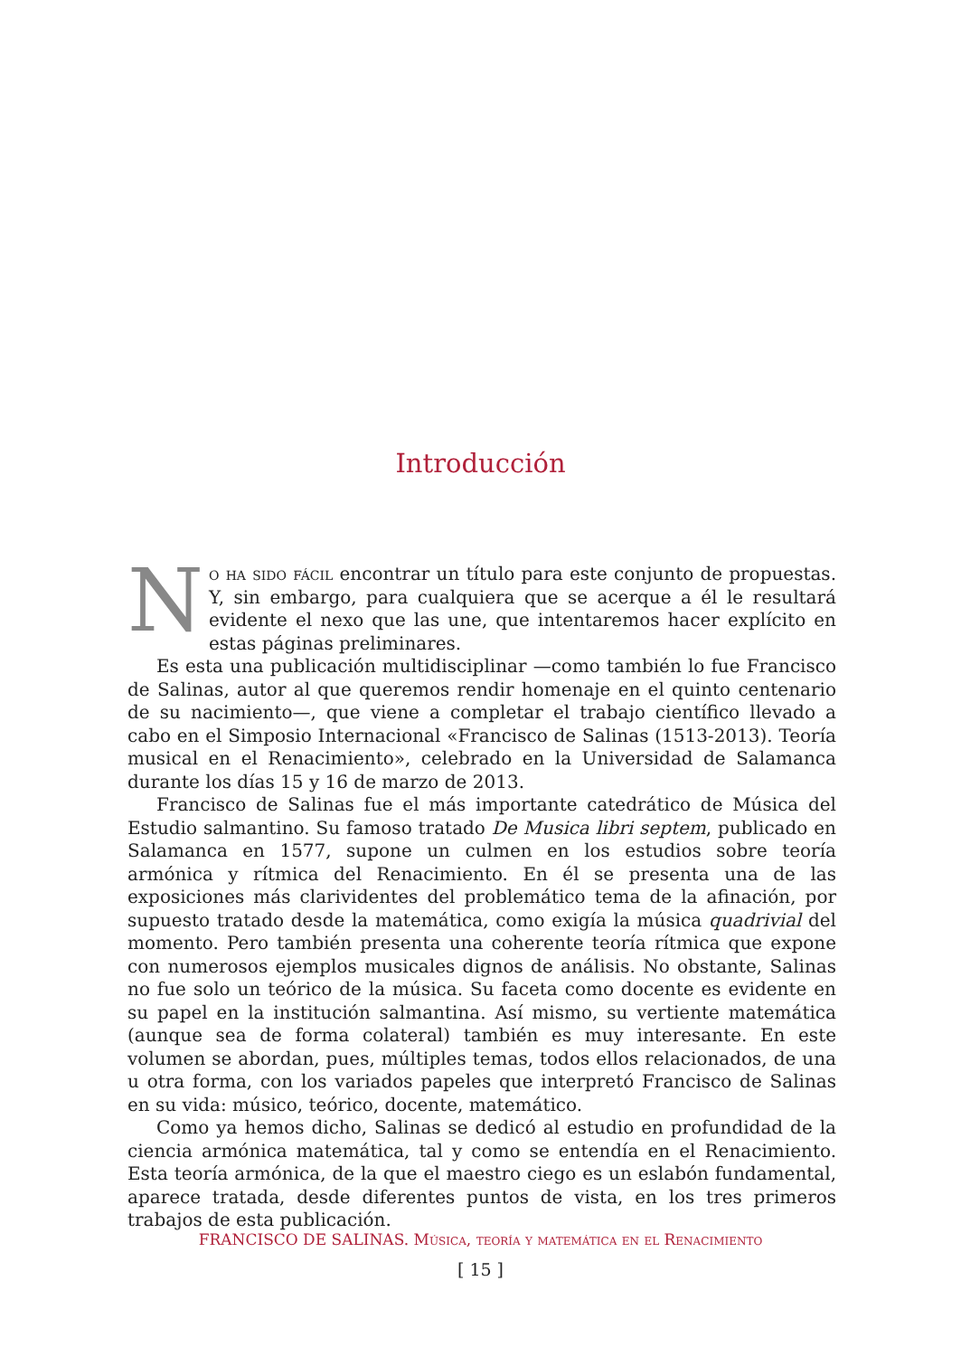Introducción
No ha sido fácil encontrar un título para este conjunto de propuestas. Y, sin embargo, para cualquiera que se acerque a él le resultará evidente el nexo que las une, que intentaremos hacer explícito en estas páginas preliminares.
Es esta una publicación multidisciplinar —como también lo fue Francisco de Salinas, autor al que queremos rendir homenaje en el quinto centenario de su nacimiento—, que viene a completar el trabajo científico llevado a cabo en el Simposio Internacional «Francisco de Salinas (1513-2013). Teoría musical en el Renacimiento», celebrado en la Universidad de Salamanca durante los días 15 y 16 de marzo de 2013.
Francisco de Salinas fue el más importante catedrático de Música del Estudio salmantino. Su famoso tratado De Musica libri septem, publicado en Salamanca en 1577, supone un culmen en los estudios sobre teoría armónica y rítmica del Renacimiento. En él se presenta una de las exposiciones más clarividentes del problemático tema de la afinación, por supuesto tratado desde la matemática, como exigía la música quadrivial del momento. Pero también presenta una coherente teoría rítmica que expone con numerosos ejemplos musicales dignos de análisis. No obstante, Salinas no fue solo un teórico de la música. Su faceta como docente es evidente en su papel en la institución salmantina. Así mismo, su vertiente matemática (aunque sea de forma colateral) también es muy interesante. En este volumen se abordan, pues, múltiples temas, todos ellos relacionados, de una u otra forma, con los variados papeles que interpretó Francisco de Salinas en su vida: músico, teórico, docente, matemático.
Como ya hemos dicho, Salinas se dedicó al estudio en profundidad de la ciencia armónica matemática, tal y como se entendía en el Renacimiento. Esta teoría armónica, de la que el maestro ciego es un eslabón fundamental, aparece tratada, desde diferentes puntos de vista, en los tres primeros trabajos de esta publicación.
FRANCISCO DE SALINAS. Música, teoría y matemática en el Renacimiento
[ 15 ]